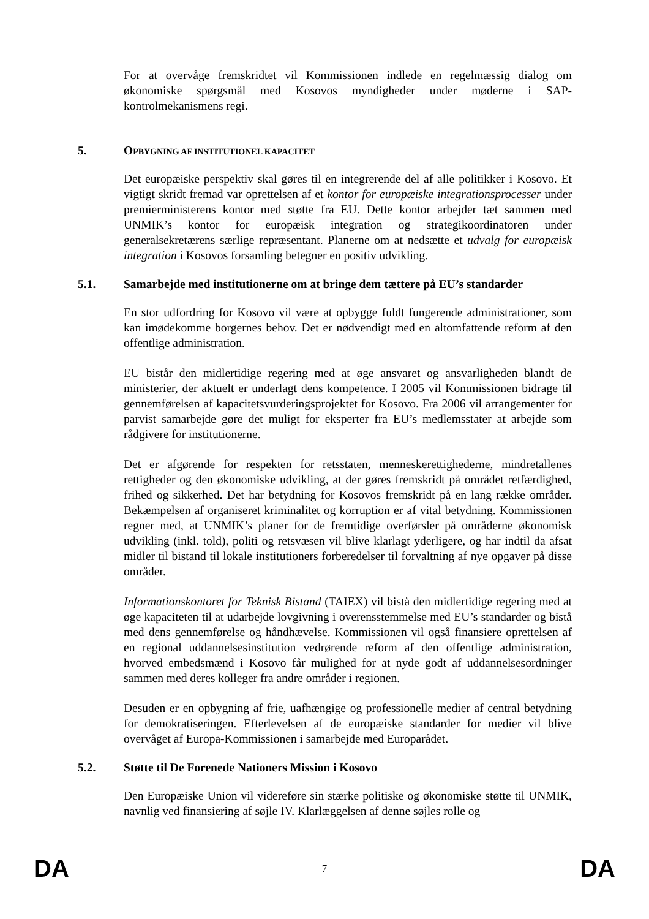For at overvåge fremskridtet vil Kommissionen indlede en regelmæssig dialog om økonomiske spørgsmål med Kosovos myndigheder under møderne i SAP-kontrolmekanismens regi.
5. OPBYGNING AF INSTITUTIONEL KAPACITET
Det europæiske perspektiv skal gøres til en integrerende del af alle politikker i Kosovo. Et vigtigt skridt fremad var oprettelsen af et kontor for europæiske integrationsprocesser under premierministerens kontor med støtte fra EU. Dette kontor arbejder tæt sammen med UNMIK’s kontor for europæisk integration og strategikoordinatoren under generalsekretærens særlige repræsentant. Planerne om at nedsætte et udvalg for europæisk integration i Kosovos forsamling betegner en positiv udvikling.
5.1. Samarbejde med institutionerne om at bringe dem tættere på EU’s standarder
En stor udfordring for Kosovo vil være at opbygge fuldt fungerende administrationer, som kan imødekomme borgernes behov. Det er nødvendigt med en altomfattende reform af den offentlige administration.
EU bistår den midlertidige regering med at øge ansvaret og ansvarligheden blandt de ministerier, der aktuelt er underlagt dens kompetence. I 2005 vil Kommissionen bidrage til gennemførelsen af kapacitetsvurderingsprojektet for Kosovo. Fra 2006 vil arrangementer for parvist samarbejde gøre det muligt for eksperter fra EU’s medlemsstater at arbejde som rådgivere for institutionerne.
Det er afgørende for respekten for retsstaten, menneskerettighederne, mindretallenes rettigheder og den økonomiske udvikling, at der gøres fremskridt på området retfærdighed, frihed og sikkerhed. Det har betydning for Kosovos fremskridt på en lang række områder. Bekæmpelsen af organiseret kriminalitet og korruption er af vital betydning. Kommissionen regner med, at UNMIK’s planer for de fremtidige overførsler på områderne økonomisk udvikling (inkl. told), politi og retsvæsen vil blive klarlagt yderligere, og har indtil da afsat midler til bistand til lokale institutioners forberedelser til forvaltning af nye opgaver på disse områder.
Informationskontoret for Teknisk Bistand (TAIEX) vil bistå den midlertidige regering med at øge kapaciteten til at udarbejde lovgivning i overensstemmelse med EU’s standarder og bistå med dens gennemførelse og håndhævelse. Kommissionen vil også finansiere oprettelsen af en regional uddannelsesinstitution vedrørende reform af den offentlige administration, hvorved embedsmænd i Kosovo får mulighed for at nyde godt af uddannelsesordninger sammen med deres kolleger fra andre områder i regionen.
Desuden er en opbygning af frie, uafhængige og professionelle medier af central betydning for demokratiseringen. Efterlevelsen af de europæiske standarder for medier vil blive overvåget af Europa-Kommissionen i samarbejde med Europarådet.
5.2. Støtte til De Forenede Nationers Mission i Kosovo
Den Europæiske Union vil videreføre sin stærke politiske og økonomiske støtte til UNMIK, navnlig ved finansiering af søjle IV. Klarlæggelsen af denne søjles rolle og
DA 7 DA